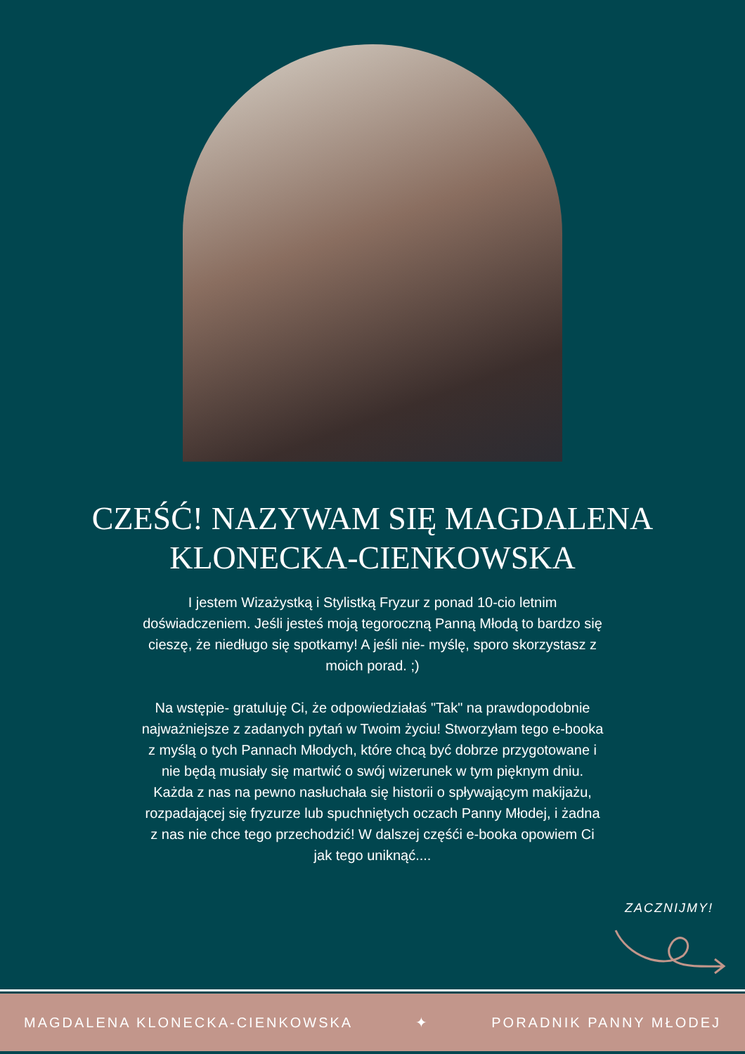CZEŚĆ! NAZYWAM SIĘ MAGDALENA
KLONECKA-CIENKOWSKA
I jestem Wizażystką i Stylistką Fryzur z ponad 10-cio letnim doświadczeniem. Jeśli jesteś moją tegoroczną Panną Młodą to bardzo się cieszę, że niedługo się spotkamy! A jeśli nie- myślę, sporo skorzystasz z moich porad. ;)
Na wstępie- gratuluję Ci, że odpowiedziałaś "Tak" na prawdopodobnie najważniejsze z zadanych pytań w Twoim życiu! Stworzyłam tego e-booka z myślą o tych Pannach Młodych, które chcą być dobrze przygotowane i nie będą musiały się martwić o swój wizerunek w tym pięknym dniu. Każda z nas na pewno nasłuchała się historii o spływającym makijażu, rozpadającej się fryzurze lub spuchniętych oczach Panny Młodej, i żadna z nas nie chce tego przechodzić! W dalszej częśći e-booka opowiem Ci jak tego uniknąć....
ZACZNIJMY!
MAGDALENA KLONECKA-CIENKOWSKA ✦ PORADNIK PANNY MŁODEJ